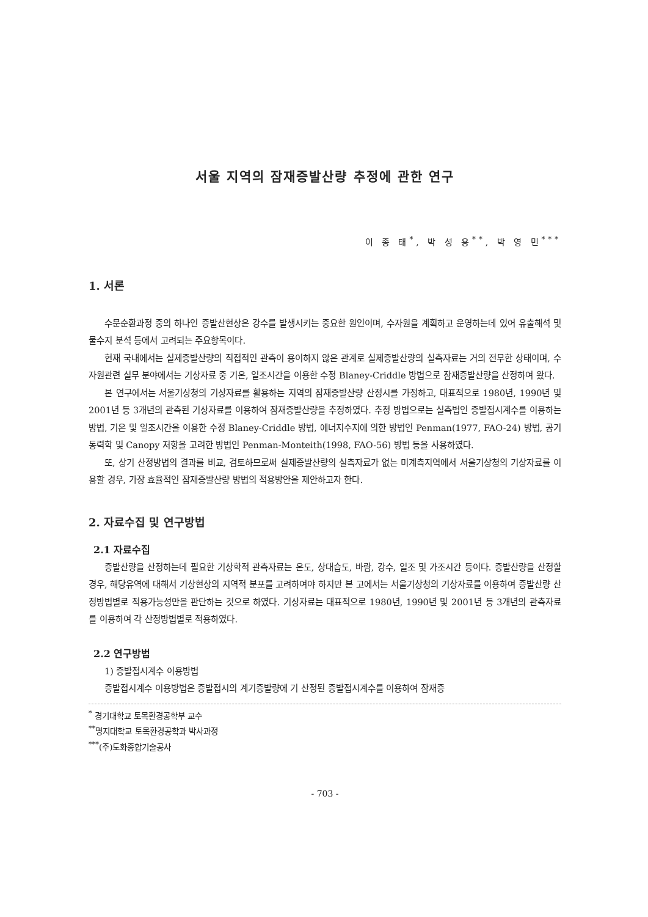서울 지역의 잠재증발산량 추정에 관한 연구
이 종 태<sup>*</sup>, 박 성 용<sup>**</sup>, 박 영 민<sup>***</sup>
1. 서론
수문순환과정 중의 하나인 증발산현상은 강수를 발생시키는 중요한 원인이며, 수자원을 계획하고 운영하는데 있어 유출해석 및 물수지 분석 등에서 고려되는 주요항목이다.
현재 국내에서는 실제증발산량의 직접적인 관측이 용이하지 않은 관계로 실제증발산량의 실측자료는 거의 전무한 상태이며, 수자원관련 실무 분야에서는 기상자료 중 기온, 일조시간을 이용한 수정 Blaney-Criddle 방법으로 잠재증발산량을 산정하여 왔다.
본 연구에서는 서울기상청의 기상자료를 활용하는 지역의 잠재증발산량 산정시를 가정하고, 대표적으로 1980년, 1990년 및 2001년 등 3개년의 관측된 기상자료를 이용하여 잠재증발산량을 추정하였다. 추정 방법으로는 실측법인 증발접시계수를 이용하는 방법, 기온 및 일조시간을 이용한 수정 Blaney-Criddle 방법, 에너지수지에 의한 방법인 Penman(1977, FAO-24) 방법, 공기동력학 및 Canopy 저항을 고려한 방법인 Penman-Monteith(1998, FAO-56) 방법 등을 사용하였다.
또, 상기 산정방법의 결과를 비교, 검토하므로써 실제증발산량의 실측자료가 없는 미계측지역에서 서울기상청의 기상자료를 이용할 경우, 가장 효율적인 잠재증발산량 방법의 적용방안을 제안하고자 한다.
2. 자료수집 및 연구방법
2.1 자료수집
증발산량을 산정하는데 필요한 기상학적 관측자료는 온도, 상대습도, 바람, 강수, 일조 및 가조시간 등이다. 증발산량을 산정할 경우, 해당유역에 대해서 기상현상의 지역적 분포를 고려하여야 하지만 본 고에서는 서울기상청의 기상자료를 이용하여 증발산량 산정방법별로 적용가능성만을 판단하는 것으로 하였다. 기상자료는 대표적으로 1980년, 1990년 및 2001년 등 3개년의 관측자료를 이용하여 각 산정방법별로 적용하였다.
2.2 연구방법
1) 증발접시계수 이용방법
증발접시계수 이용방법은 증발접시의 계기증발량에 기 산정된 증발접시계수를 이용하여 잠재증
<sup>*</sup> 경기대학교 토목환경공학부 교수
<sup>**</sup> 명지대학교 토목환경공학과 박사과정
<sup>***</sup> (주)도화종합기술공사
- 703 -